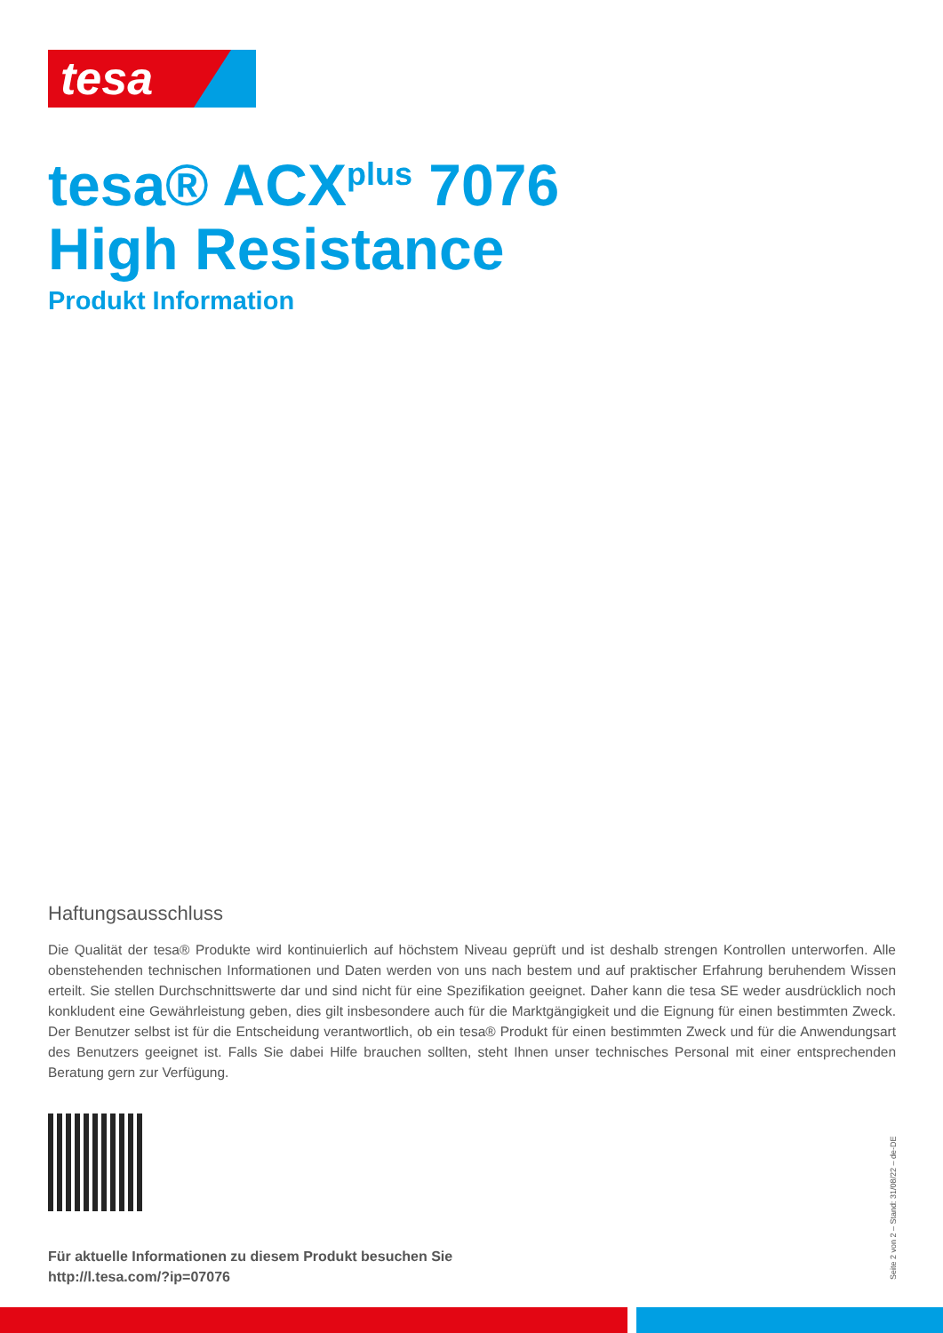tesa
tesa® ACX<sup>plus</sup> 7076
High Resistance
Produkt Information
Haftungsausschluss
Die Qualität der tesa® Produkte wird kontinuierlich auf höchstem Niveau geprüft und ist deshalb strengen Kontrollen unterworfen. Alle obenstehenden technischen Informationen und Daten werden von uns nach bestem und auf praktischer Erfahrung beruhendem Wissen erteilt. Sie stellen Durchschnittswerte dar und sind nicht für eine Spezifikation geeignet. Daher kann die tesa SE weder ausdrücklich noch konkludent eine Gewährleistung geben, dies gilt insbesondere auch für die Marktgängigkeit und die Eignung für einen bestimmten Zweck. Der Benutzer selbst ist für die Entscheidung verantwortlich, ob ein tesa® Produkt für einen bestimmten Zweck und für die Anwendungsart des Benutzers geeignet ist. Falls Sie dabei Hilfe brauchen sollten, steht Ihnen unser technisches Personal mit einer entsprechenden Beratung gern zur Verfügung.
Für aktuelle Informationen zu diesem Produkt besuchen Sie
http://l.tesa.com/?ip=07076
Seite 2 von 2 – Stand: 31/08/22 – de-DE